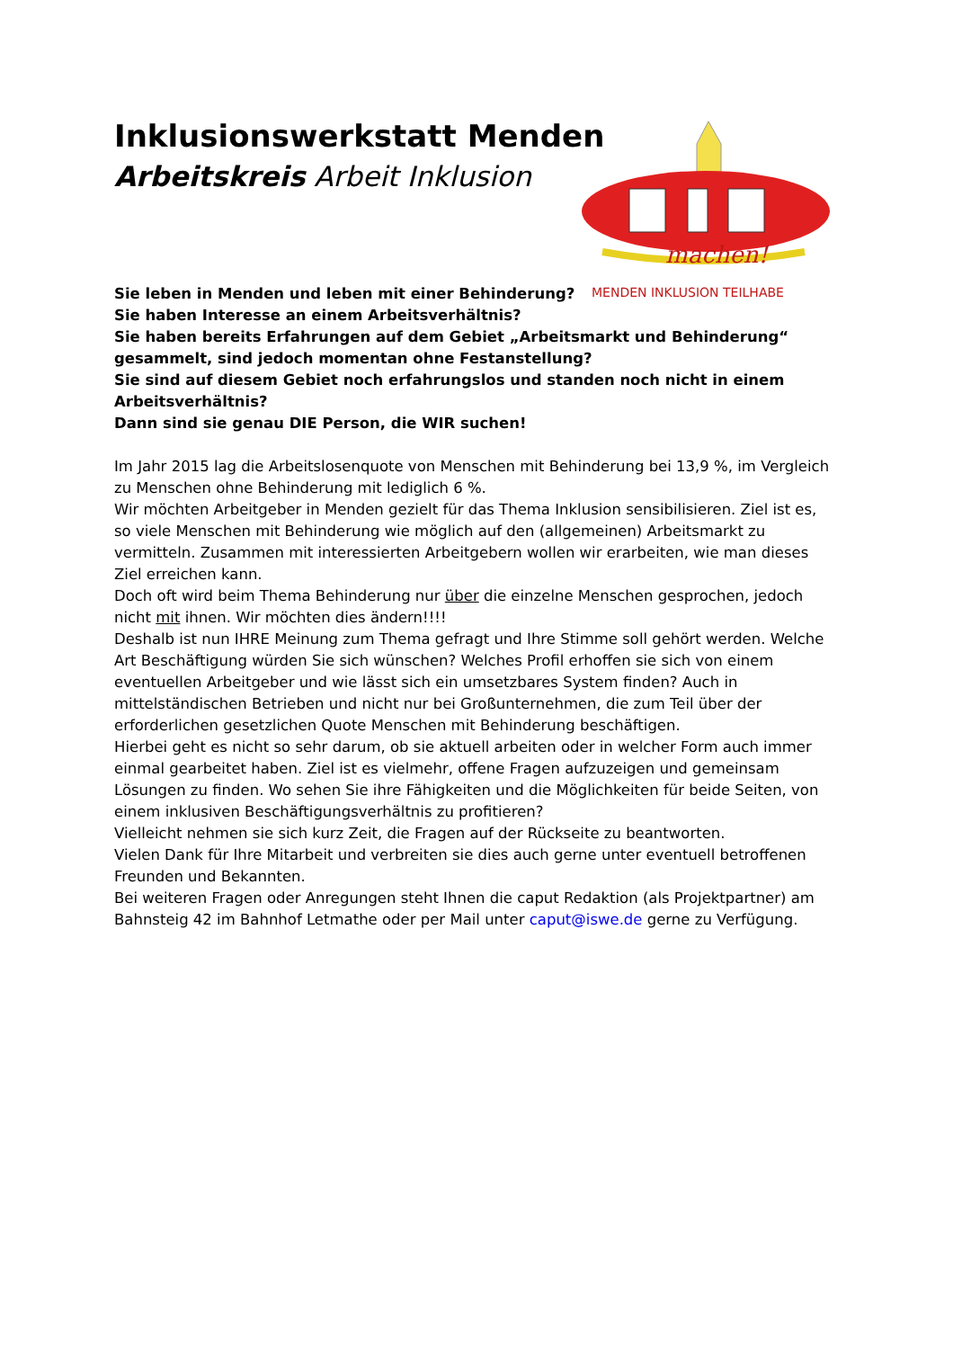Inklusionswerkstatt Menden
Arbeitskreis Arbeit Inklusion
machen!
MENDEN INKLUSION TEILHABE
Sie leben in Menden und leben mit einer Behinderung?
Sie haben Interesse an einem Arbeitsverhältnis?
Sie haben bereits Erfahrungen auf dem Gebiet „Arbeitsmarkt und Behinderung“ gesammelt, sind jedoch momentan ohne Festanstellung?
Sie sind auf diesem Gebiet noch erfahrungslos und standen noch nicht in einem Arbeitsverhältnis?
Dann sind sie genau DIE Person, die WIR suchen!
Im Jahr 2015 lag die Arbeitslosenquote von Menschen mit Behinderung bei 13,9 %, im Vergleich zu Menschen ohne Behinderung mit lediglich 6 %.
Wir möchten Arbeitgeber in Menden gezielt für das Thema Inklusion sensibilisieren. Ziel ist es, so viele Menschen mit Behinderung wie möglich auf den (allgemeinen) Arbeitsmarkt zu vermitteln. Zusammen mit interessierten Arbeitgebern wollen wir erarbeiten, wie man dieses Ziel erreichen kann.
Doch oft wird beim Thema Behinderung nur über die einzelne Menschen gesprochen, jedoch nicht mit ihnen. Wir möchten dies ändern!!!!
Deshalb ist nun IHRE Meinung zum Thema gefragt und Ihre Stimme soll gehört werden. Welche Art Beschäftigung würden Sie sich wünschen? Welches Profil erhoffen sie sich von einem eventuellen Arbeitgeber und wie lässt sich ein umsetzbares System finden? Auch in mittelständischen Betrieben und nicht nur bei Großunternehmen, die zum Teil über der erforderlichen gesetzlichen Quote Menschen mit Behinderung beschäftigen.
Hierbei geht es nicht so sehr darum, ob sie aktuell arbeiten oder in welcher Form auch immer einmal gearbeitet haben. Ziel ist es vielmehr, offene Fragen aufzuzeigen und gemeinsam Lösungen zu finden. Wo sehen Sie ihre Fähigkeiten und die Möglichkeiten für beide Seiten, von einem inklusiven Beschäftigungsverhältnis zu profitieren?
Vielleicht nehmen sie sich kurz Zeit, die Fragen auf der Rückseite zu beantworten.
Vielen Dank für Ihre Mitarbeit und verbreiten sie dies auch gerne unter eventuell betroffenen Freunden und Bekannten.
Bei weiteren Fragen oder Anregungen steht Ihnen die caput Redaktion (als Projektpartner) am Bahnsteig 42 im Bahnhof Letmathe oder per Mail unter caput@iswe.de gerne zu Verfügung.